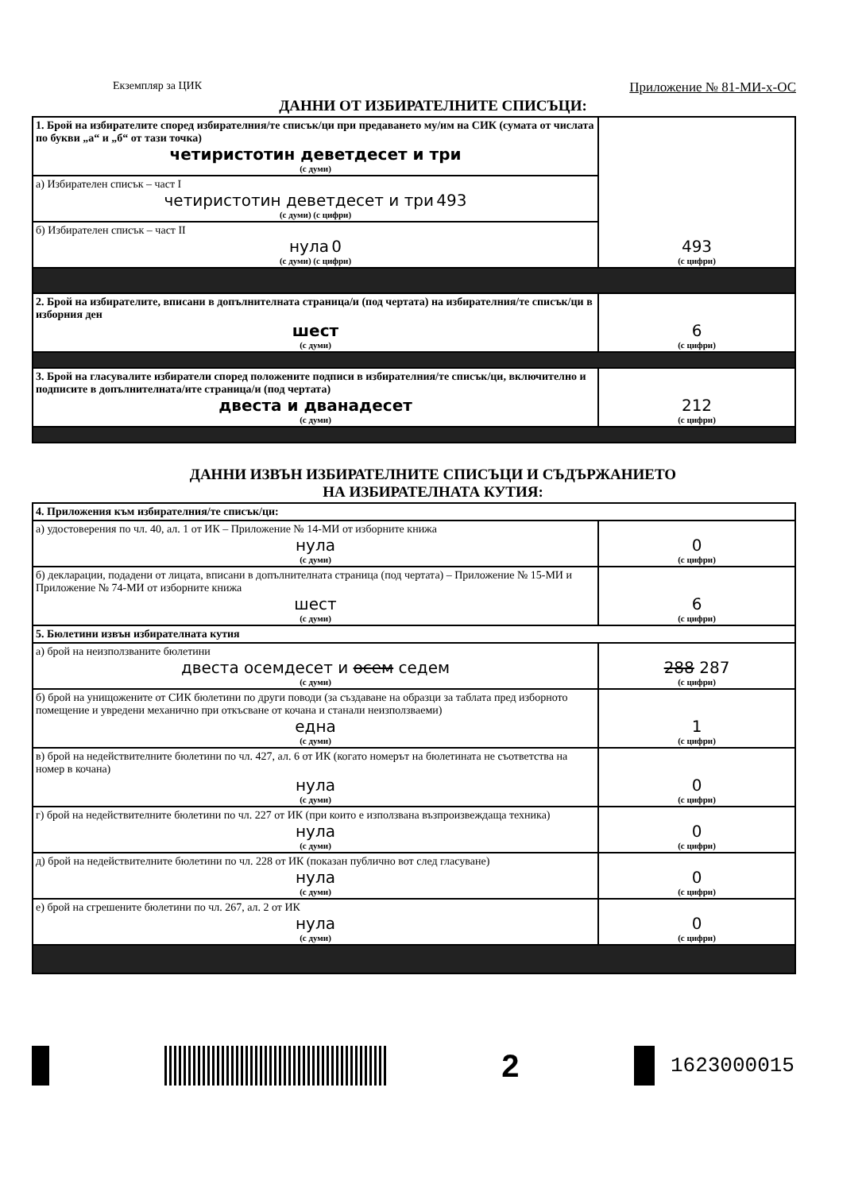Екземпляр за ЦИК Приложение № 81-МИ-х-ОС
ДАННИ ОТ ИЗБИРАТЕЛНИТЕ СПИСЪЦИ:
| 1. Брой на избирателите според избирателния/те списък/ци при предаването му/им на СИК (сумата от числата по букви „а“ и „б“ от тази точка) четиристотин деветдесет и три (с думи) | 493 (с цифри) |
| а) Избирателен списък – част I четиристотин деветдесет и три 493 (с думи) (с цифри) | |
| б) Избирателен списък – част II нула 0 (с думи) (с цифри) | |
| 2. Брой на избирателите, вписани в допълнителната страница/и (под чертата) на избирателния/те списък/ци в изборния ден шест (с думи) | 6 (с цифри) |
| 3. Брой на гласувалите избиратели според положените подписи в избирателния/те списък/ци, включително и подписите в допълнителната/ите страница/и (под чертата) двеста и дванадесет (с думи) | 212 (с цифри) |
ДАННИ ИЗВЪН ИЗБИРАТЕЛНИТЕ СПИСЪЦИ И СЪДЪРЖАНИЕТО
НА ИЗБИРАТЕЛНАТА КУТИЯ:
| 4. Приложения към избирателния/те списък/ци: | |
| а) удостоверения по чл. 40, ал. 1 от ИК – Приложение № 14-МИ от изборните книжа нула (с думи) | 0 (с цифри) |
| б) декларации, подадени от лицата, вписани в допълнителната страница (под чертата) – Приложение № 15-МИ и Приложение № 74-МИ от изборните книжа шест (с думи) | 6 (с цифри) |
| 5. Бюлетини извън избирателната кутия | |
| а) брой на неизползваните бюлетини двеста осемдесет и осем седем (с думи) | 288 287 (с цифри) |
| б) брой на унищожените от СИК бюлетини по други поводи (за създаване на образци за таблата пред изборното помещение и увредени механично при откъсване от кочана и станали неизползваеми) една (с думи) | 1 (с цифри) |
| в) брой на недействителните бюлетини по чл. 427, ал. 6 от ИК (когато номерът на бюлетината не съответства на номер в кочана) нула (с думи) | 0 (с цифри) |
| г) брой на недействителните бюлетини по чл. 227 от ИК (при които е използвана възпроизвеждаща техника) нула (с думи) | 0 (с цифри) |
| д) брой на недействителните бюлетини по чл. 228 от ИК (показан публично вот след гласуване) нула (с думи) | 0 (с цифри) |
| е) брой на сгрешените бюлетини по чл. 267, ал. 2 от ИК нула (с думи) | 0 (с цифри) |
2
1623000015